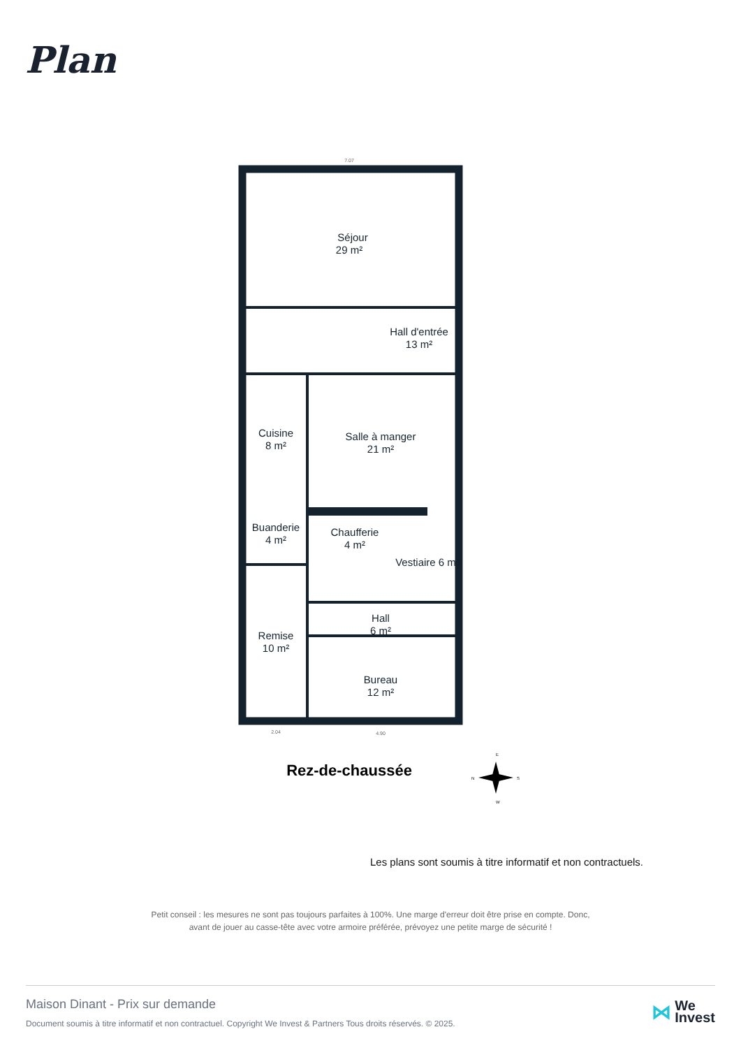Plan
Séjour
29 m²
Hall d'entrée
13 m²
Cuisine
8 m²
Salle à manger
21 m²
Buanderie
4 m²
Chaufferie
4 m²
Vestiaire 6 m²
Hall
6 m²
Remise
10 m²
Bureau
12 m²
7.07
2.04
4.90
Rez-de-chaussée
N
S
E
W
Les plans sont soumis à titre informatif et non contractuels.
Petit conseil : les mesures ne sont pas toujours parfaites à 100%. Une marge d'erreur doit être prise en compte. Donc,
avant de jouer au casse-tête avec votre armoire préférée, prévoyez une petite marge de sécurité !
Maison Dinant - Prix sur demande
Document soumis à titre informatif et non contractuel. Copyright We Invest & Partners Tous droits réservés. © 2025.
⋈ We
Invest